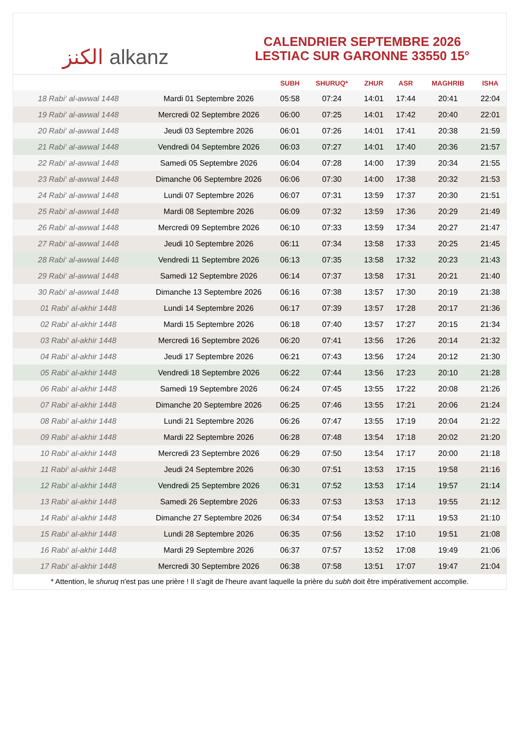الكنز alkanz
CALENDRIER SEPTEMBRE 2026
LESTIAC SUR GARONNE 33550 15°
| | | SUBH | SHURUQ* | ZHUR | ASR | MAGHRIB | ISHA |
| --- | --- | --- | --- | --- | --- | --- | --- |
| 18 Rabi‘ al-awwal 1448 | Mardi 01 Septembre 2026 | 05:58 | 07:24 | 14:01 | 17:44 | 20:41 | 22:04 |
| 19 Rabi‘ al-awwal 1448 | Mercredi 02 Septembre 2026 | 06:00 | 07:25 | 14:01 | 17:42 | 20:40 | 22:01 |
| 20 Rabi‘ al-awwal 1448 | Jeudi 03 Septembre 2026 | 06:01 | 07:26 | 14:01 | 17:41 | 20:38 | 21:59 |
| 21 Rabi‘ al-awwal 1448 | Vendredi 04 Septembre 2026 | 06:03 | 07:27 | 14:01 | 17:40 | 20:36 | 21:57 |
| 22 Rabi‘ al-awwal 1448 | Samedi 05 Septembre 2026 | 06:04 | 07:28 | 14:00 | 17:39 | 20:34 | 21:55 |
| 23 Rabi‘ al-awwal 1448 | Dimanche 06 Septembre 2026 | 06:06 | 07:30 | 14:00 | 17:38 | 20:32 | 21:53 |
| 24 Rabi‘ al-awwal 1448 | Lundi 07 Septembre 2026 | 06:07 | 07:31 | 13:59 | 17:37 | 20:30 | 21:51 |
| 25 Rabi‘ al-awwal 1448 | Mardi 08 Septembre 2026 | 06:09 | 07:32 | 13:59 | 17:36 | 20:29 | 21:49 |
| 26 Rabi‘ al-awwal 1448 | Mercredi 09 Septembre 2026 | 06:10 | 07:33 | 13:59 | 17:34 | 20:27 | 21:47 |
| 27 Rabi‘ al-awwal 1448 | Jeudi 10 Septembre 2026 | 06:11 | 07:34 | 13:58 | 17:33 | 20:25 | 21:45 |
| 28 Rabi‘ al-awwal 1448 | Vendredi 11 Septembre 2026 | 06:13 | 07:35 | 13:58 | 17:32 | 20:23 | 21:43 |
| 29 Rabi‘ al-awwal 1448 | Samedi 12 Septembre 2026 | 06:14 | 07:37 | 13:58 | 17:31 | 20:21 | 21:40 |
| 30 Rabi‘ al-awwal 1448 | Dimanche 13 Septembre 2026 | 06:16 | 07:38 | 13:57 | 17:30 | 20:19 | 21:38 |
| 01 Rabi‘ al-akhir 1448 | Lundi 14 Septembre 2026 | 06:17 | 07:39 | 13:57 | 17:28 | 20:17 | 21:36 |
| 02 Rabi‘ al-akhir 1448 | Mardi 15 Septembre 2026 | 06:18 | 07:40 | 13:57 | 17:27 | 20:15 | 21:34 |
| 03 Rabi‘ al-akhir 1448 | Mercredi 16 Septembre 2026 | 06:20 | 07:41 | 13:56 | 17:26 | 20:14 | 21:32 |
| 04 Rabi‘ al-akhir 1448 | Jeudi 17 Septembre 2026 | 06:21 | 07:43 | 13:56 | 17:24 | 20:12 | 21:30 |
| 05 Rabi‘ al-akhir 1448 | Vendredi 18 Septembre 2026 | 06:22 | 07:44 | 13:56 | 17:23 | 20:10 | 21:28 |
| 06 Rabi‘ al-akhir 1448 | Samedi 19 Septembre 2026 | 06:24 | 07:45 | 13:55 | 17:22 | 20:08 | 21:26 |
| 07 Rabi‘ al-akhir 1448 | Dimanche 20 Septembre 2026 | 06:25 | 07:46 | 13:55 | 17:21 | 20:06 | 21:24 |
| 08 Rabi‘ al-akhir 1448 | Lundi 21 Septembre 2026 | 06:26 | 07:47 | 13:55 | 17:19 | 20:04 | 21:22 |
| 09 Rabi‘ al-akhir 1448 | Mardi 22 Septembre 2026 | 06:28 | 07:48 | 13:54 | 17:18 | 20:02 | 21:20 |
| 10 Rabi‘ al-akhir 1448 | Mercredi 23 Septembre 2026 | 06:29 | 07:50 | 13:54 | 17:17 | 20:00 | 21:18 |
| 11 Rabi‘ al-akhir 1448 | Jeudi 24 Septembre 2026 | 06:30 | 07:51 | 13:53 | 17:15 | 19:58 | 21:16 |
| 12 Rabi‘ al-akhir 1448 | Vendredi 25 Septembre 2026 | 06:31 | 07:52 | 13:53 | 17:14 | 19:57 | 21:14 |
| 13 Rabi‘ al-akhir 1448 | Samedi 26 Septembre 2026 | 06:33 | 07:53 | 13:53 | 17:13 | 19:55 | 21:12 |
| 14 Rabi‘ al-akhir 1448 | Dimanche 27 Septembre 2026 | 06:34 | 07:54 | 13:52 | 17:11 | 19:53 | 21:10 |
| 15 Rabi‘ al-akhir 1448 | Lundi 28 Septembre 2026 | 06:35 | 07:56 | 13:52 | 17:10 | 19:51 | 21:08 |
| 16 Rabi‘ al-akhir 1448 | Mardi 29 Septembre 2026 | 06:37 | 07:57 | 13:52 | 17:08 | 19:49 | 21:06 |
| 17 Rabi‘ al-akhir 1448 | Mercredi 30 Septembre 2026 | 06:38 | 07:58 | 13:51 | 17:07 | 19:47 | 21:04 |
* Attention, le shuruq n'est pas une prière ! Il s'agit de l'heure avant laquelle la prière du subh doit être impérativement accomplie.